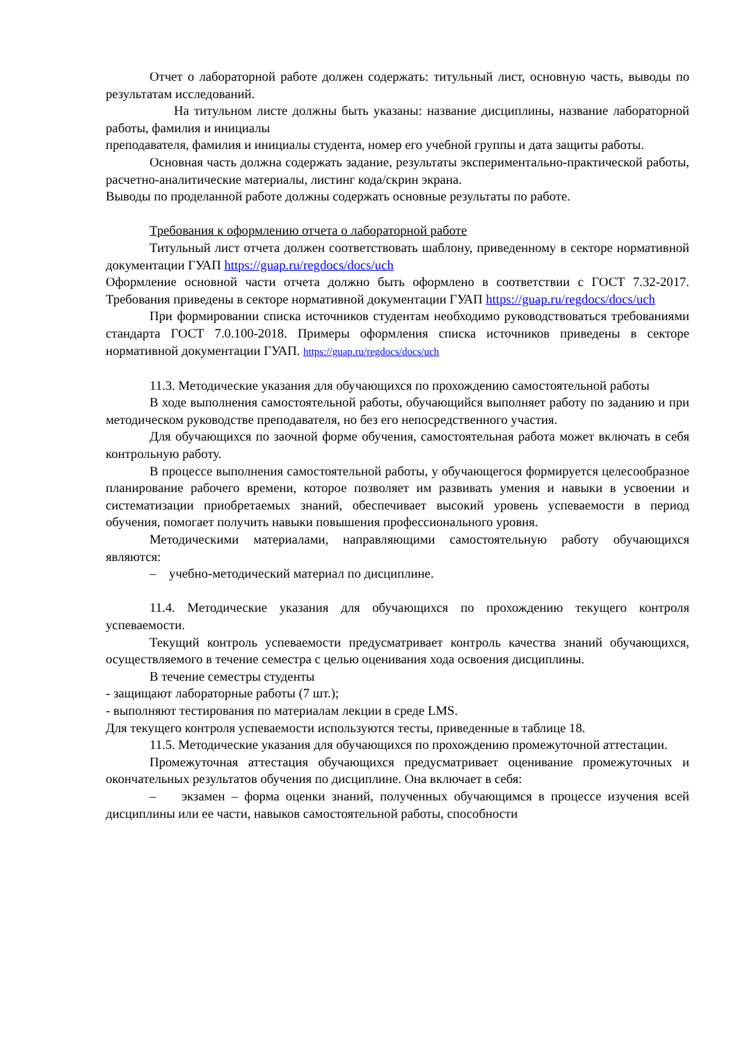Отчет о лабораторной работе должен содержать: титульный лист, основную часть, выводы по результатам исследований.
На титульном листе должны быть указаны: название дисциплины, название лабораторной работы, фамилия и инициалы
преподавателя, фамилия и инициалы студента, номер его учебной группы и дата защиты работы.
Основная часть должна содержать задание, результаты экспериментально-практической работы, расчетно-аналитические материалы, листинг кода/скрин экрана.
Выводы по проделанной работе должны содержать основные результаты по работе.
Требования к оформлению отчета о лабораторной работе
Титульный лист отчета должен соответствовать шаблону, приведенному в секторе нормативной документации ГУАП https://guap.ru/regdocs/docs/uch
Оформление основной части отчета должно быть оформлено в соответствии с ГОСТ 7.32-2017. Требования приведены в секторе нормативной документации ГУАП https://guap.ru/regdocs/docs/uch
При формировании списка источников студентам необходимо руководствоваться требованиями стандарта ГОСТ 7.0.100-2018. Примеры оформления списка источников приведены в секторе нормативной документации ГУАП. https://guap.ru/regdocs/docs/uch
11.3. Методические указания для обучающихся по прохождению самостоятельной работы
В ходе выполнения самостоятельной работы, обучающийся выполняет работу по заданию и при методическом руководстве преподавателя, но без его непосредственного участия.
Для обучающихся по заочной форме обучения, самостоятельная работа может включать в себя контрольную работу.
В процессе выполнения самостоятельной работы, у обучающегося формируется целесообразное планирование рабочего времени, которое позволяет им развивать умения и навыки в усвоении и систематизации приобретаемых знаний, обеспечивает высокий уровень успеваемости в период обучения, помогает получить навыки повышения профессионального уровня.
Методическими материалами, направляющими самостоятельную работу обучающихся являются:
– учебно-методический материал по дисциплине.
11.4. Методические указания для обучающихся по прохождению текущего контроля успеваемости.
Текущий контроль успеваемости предусматривает контроль качества знаний обучающихся, осуществляемого в течение семестра с целью оценивания хода освоения дисциплины.
В течение семестры студенты
- защищают лабораторные работы (7 шт.);
- выполняют тестирования по материалам лекции в среде LMS.
Для текущего контроля успеваемости используются тесты, приведенные в таблице 18.
11.5. Методические указания для обучающихся по прохождению промежуточной аттестации.
Промежуточная аттестация обучающихся предусматривает оценивание промежуточных и окончательных результатов обучения по дисциплине. Она включает в себя:
– экзамен – форма оценки знаний, полученных обучающимся в процессе изучения всей дисциплины или ее части, навыков самостоятельной работы, способности